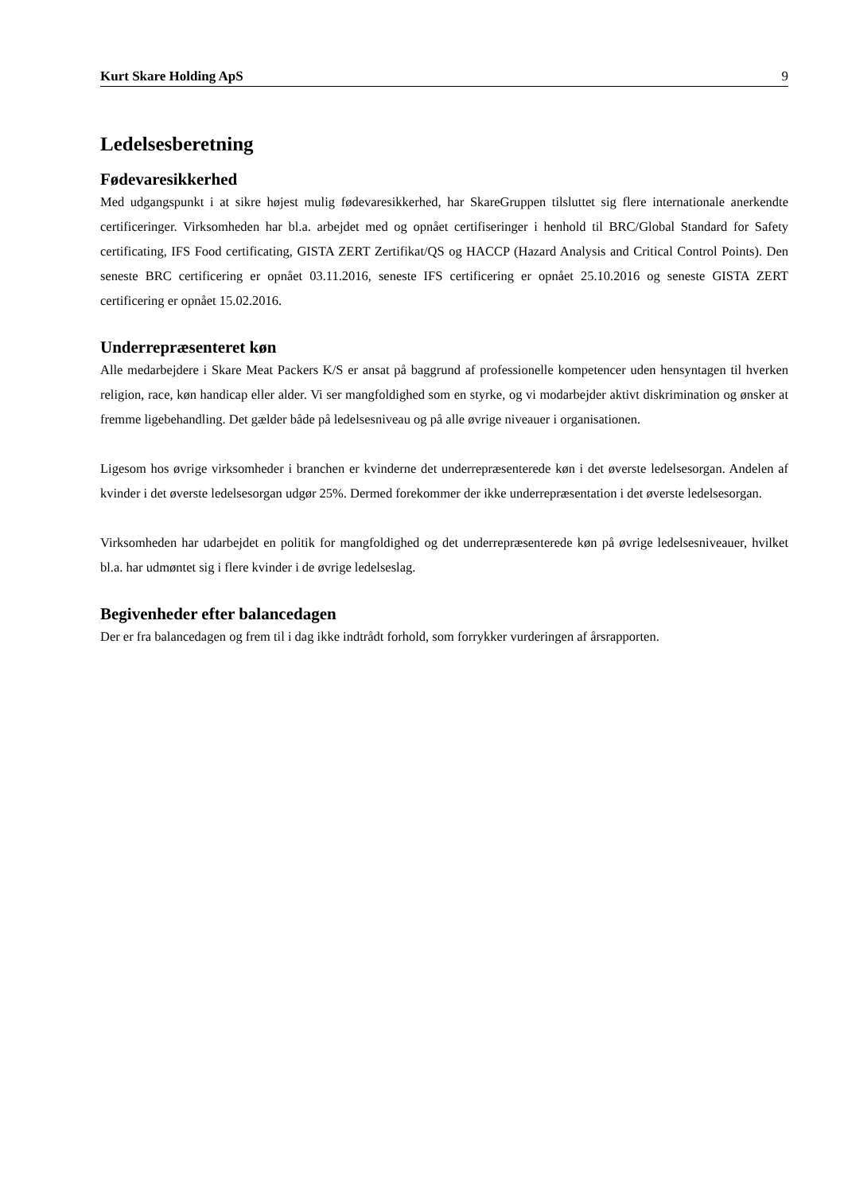Kurt Skare Holding ApS 9
Ledelsesberetning
Fødevaresikkerhed
Med udgangspunkt i at sikre højest mulig fødevaresikkerhed, har SkareGruppen tilsluttet sig flere internationale anerkendte certificeringer. Virksomheden har bl.a. arbejdet med og opnået certifiseringer i henhold til BRC/Global Standard for Safety certificating, IFS Food certificating, GISTA ZERT Zertifikat/QS og HACCP (Hazard Analysis and Critical Control Points). Den seneste BRC certificering er opnået 03.11.2016, seneste IFS certificering er opnået 25.10.2016 og seneste GISTA ZERT certificering er opnået 15.02.2016.
Underrepræsenteret køn
Alle medarbejdere i Skare Meat Packers K/S er ansat på baggrund af professionelle kompetencer uden hensyntagen til hverken religion, race, køn handicap eller alder. Vi ser mangfoldighed som en styrke, og vi modarbejder aktivt diskrimination og ønsker at fremme ligebehandling. Det gælder både på ledelsesniveau og på alle øvrige niveauer i organisationen.
Ligesom hos øvrige virksomheder i branchen er kvinderne det underrepræsenterede køn i det øverste ledelsesorgan. Andelen af kvinder i det øverste ledelsesorgan udgør 25%. Dermed forekommer der ikke underrepræsentation i det øverste ledelsesorgan.
Virksomheden har udarbejdet en politik for mangfoldighed og det underrepræsenterede køn på øvrige ledelsesniveauer, hvilket bl.a. har udmøntet sig i flere kvinder i de øvrige ledelseslag.
Begivenheder efter balancedagen
Der er fra balancedagen og frem til i dag ikke indtrådt forhold, som forrykker vurderingen af årsrapporten.